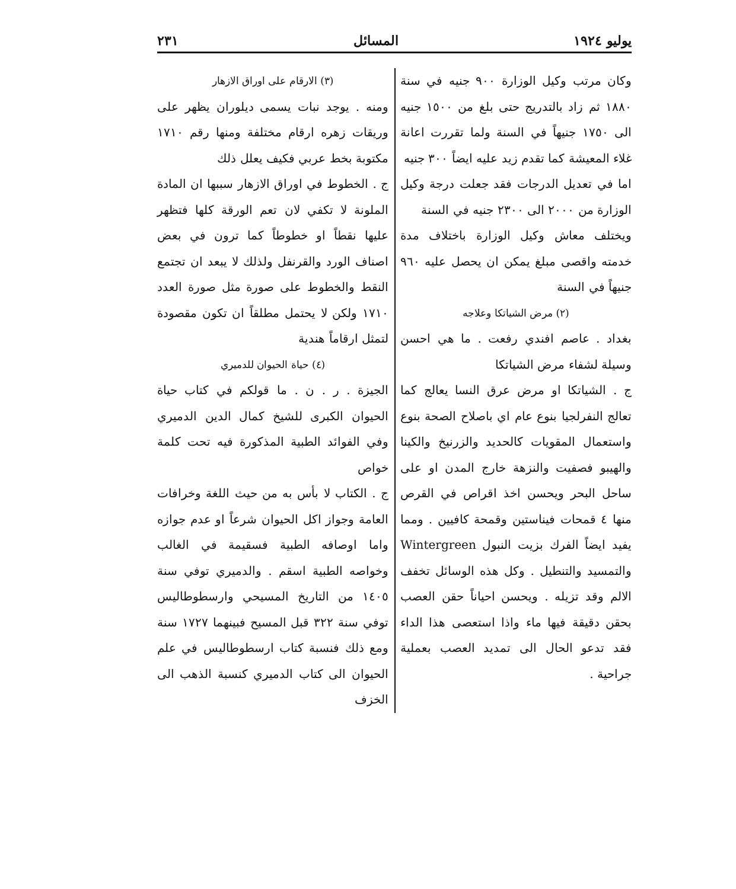يوليو ١٩٢٤ المسائل ٢٣١
وكان مرتب وكيل الوزارة ٩٠٠ جنيه في سنة ١٨٨٠ ثم زاد بالتدريج حتى بلغ من ١٥٠٠ جنيه الى ١٧٥٠ جنيهاً في السنة ولما تقررت اعانة غلاء المعيشة كما تقدم زيد عليه ايضاً ٣٠٠ جنيه
اما في تعديل الدرجات فقد جعلت درجة وكيل الوزارة من ٢٠٠٠ الى ٢٣٠٠ جنيه في السنة
ويختلف معاش وكيل الوزارة باختلاف مدة خدمته واقصى مبلغ يمكن ان يحصل عليه ٩٦٠ جنيهاً في السنة
(٢) مرض الشياتكا وعلاجه
بغداد . عاصم افندي رفعت . ما هي احسن وسيلة لشفاء مرض الشياتكا
ج . الشياتكا او مرض عرق النسا يعالج كما تعالج النفرلجيا بنوع عام اي باصلاح الصحة بنوع واستعمال المقويات كالحديد والزرنيخ والكينا والهيبو فصفيت والنزهة خارج المدن او على ساحل البحر ويحسن اخذ اقراص في القرص منها ٤ قمحات فيناستين وقمحة كافيين . ومما يفيد ايضاً الفرك بزيت النبول Wintergreen والتمسيد والتنطيل . وكل هذه الوسائل تخفف الالم وقد تزيله . ويحسن احياناً حقن العصب بحقن دقيقة فيها ماء واذا استعصى هذا الداء فقد تدعو الحال الى تمديد العصب بعملية جراحية .
(٣) الارقام على اوراق الازهار
ومنه . يوجد نبات يسمى ديلوران يظهر على وريقات زهره ارقام مختلفة ومنها رقم ١٧١٠ مكتوبة بخط عربي فكيف يعلل ذلك
ج . الخطوط في اوراق الازهار سببها ان المادة الملونة لا تكفي لان تعم الورقة كلها فتظهر عليها نقطاً او خطوطاً كما ترون في بعض اصناف الورد والقرنفل ولذلك لا يبعد ان تجتمع النقط والخطوط على صورة مثل صورة العدد ١٧١٠ ولكن لا يحتمل مطلقاً ان تكون مقصودة لتمثل ارقاماً هندية
(٤) حياة الحيوان للدميري
الجيزة . ر . ن . ما قولكم في كتاب حياة الحيوان الكبرى للشيخ كمال الدين الدميري وفي الفوائد الطبية المذكورة فيه تحت كلمة خواص
ج . الكتاب لا بأس به من حيث اللغة وخرافات العامة وجواز اكل الحيوان شرعاً او عدم جوازه واما اوصافه الطبية فسقيمة في الغالب وخواصه الطبية اسقم . والدميري توفي سنة ١٤٠٥ من التاريخ المسيحي وارسطوطاليس توفي سنة ٣٢٢ قبل المسيح فبينهما ١٧٢٧ سنة ومع ذلك فنسبة كتاب ارسطوطاليس في علم الحيوان الى كتاب الدميري كنسبة الذهب الى الخزف